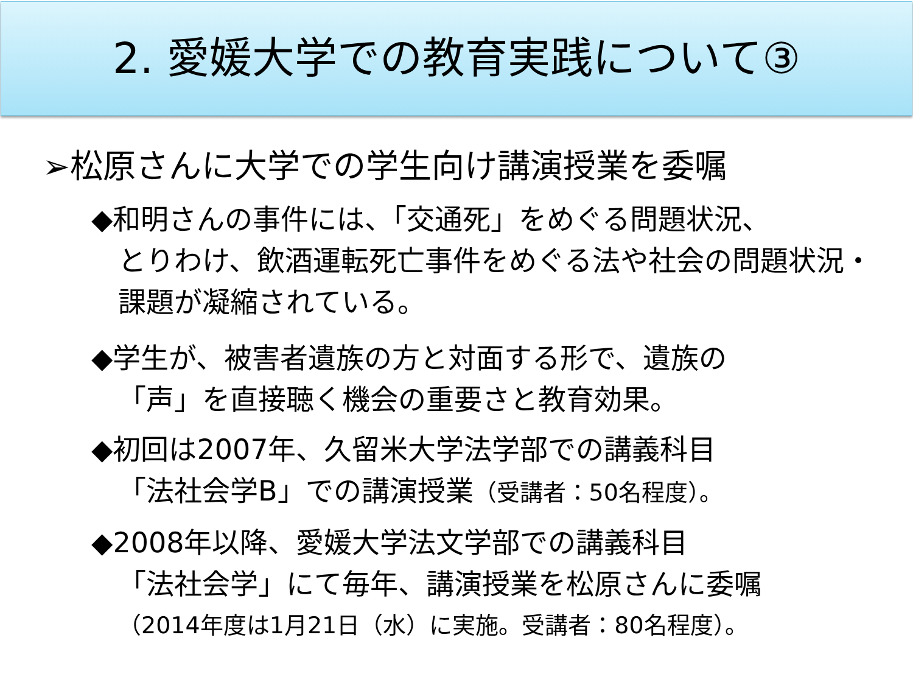2. 愛媛大学での教育実践について③
➢松原さんに大学での学生向け講演授業を委嘱
◆和明さんの事件には、「交通死」をめぐる問題状況、
とりわけ、飲酒運転死亡事件をめぐる法や社会の問題状況・課題が凝縮されている。
◆学生が、被害者遺族の方と対面する形で、遺族の
「声」を直接聴く機会の重要さと教育効果。
◆初回は2007年、久留米大学法学部での講義科目
「法社会学B」での講演授業（受講者：50名程度）。
◆2008年以降、愛媛大学法文学部での講義科目
「法社会学」にて毎年、講演授業を松原さんに委嘱
（2014年度は1月21日（水）に実施。受講者：80名程度）。